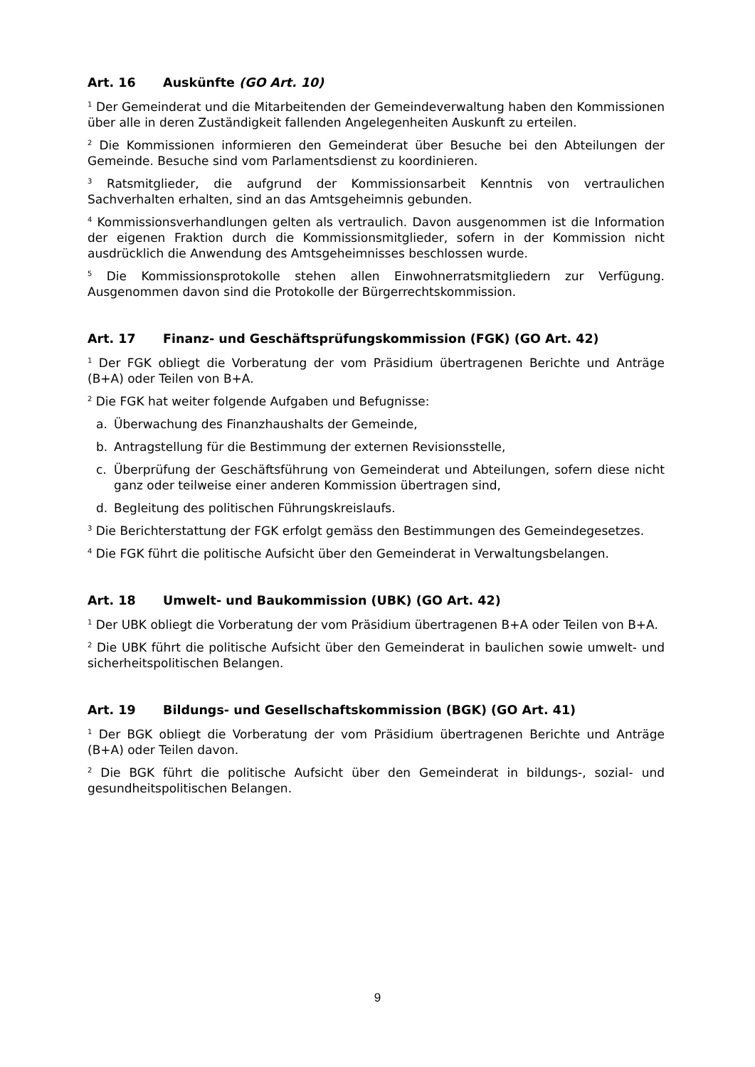Art. 16 Auskünfte (GO Art. 10)
<sup>1</sup> Der Gemeinderat und die Mitarbeitenden der Gemeindeverwaltung haben den Kommissionen über alle in deren Zuständigkeit fallenden Angelegenheiten Auskunft zu erteilen.
<sup>2</sup> Die Kommissionen informieren den Gemeinderat über Besuche bei den Abteilungen der Gemeinde. Besuche sind vom Parlamentsdienst zu koordinieren.
<sup>3</sup> Ratsmitglieder, die aufgrund der Kommissionsarbeit Kenntnis von vertraulichen Sachverhalten erhalten, sind an das Amtsgeheimnis gebunden.
<sup>4</sup> Kommissionsverhandlungen gelten als vertraulich. Davon ausgenommen ist die Information der eigenen Fraktion durch die Kommissionsmitglieder, sofern in der Kommission nicht ausdrücklich die Anwendung des Amtsgeheimnisses beschlossen wurde.
<sup>5</sup> Die Kommissionsprotokolle stehen allen Einwohnerratsmitgliedern zur Verfügung. Ausgenommen davon sind die Protokolle der Bürgerrechtskommission.
Art. 17 Finanz- und Geschäftsprüfungskommission (FGK) (GO Art. 42)
<sup>1</sup> Der FGK obliegt die Vorberatung der vom Präsidium übertragenen Berichte und Anträge (B+A) oder Teilen von B+A.
<sup>2</sup> Die FGK hat weiter folgende Aufgaben und Befugnisse:
a. Überwachung des Finanzhaushalts der Gemeinde,
b. Antragstellung für die Bestimmung der externen Revisionsstelle,
c. Überprüfung der Geschäftsführung von Gemeinderat und Abteilungen, sofern diese nicht ganz oder teilweise einer anderen Kommission übertragen sind,
d. Begleitung des politischen Führungskreislaufs.
<sup>3</sup> Die Berichterstattung der FGK erfolgt gemäss den Bestimmungen des Gemeindegesetzes.
<sup>4</sup> Die FGK führt die politische Aufsicht über den Gemeinderat in Verwaltungsbelangen.
Art. 18 Umwelt- und Baukommission (UBK) (GO Art. 42)
<sup>1</sup> Der UBK obliegt die Vorberatung der vom Präsidium übertragenen B+A oder Teilen von B+A.
<sup>2</sup> Die UBK führt die politische Aufsicht über den Gemeinderat in baulichen sowie umwelt- und sicherheitspolitischen Belangen.
Art. 19 Bildungs- und Gesellschaftskommission (BGK) (GO Art. 41)
<sup>1</sup> Der BGK obliegt die Vorberatung der vom Präsidium übertragenen Berichte und Anträge (B+A) oder Teilen davon.
<sup>2</sup> Die BGK führt die politische Aufsicht über den Gemeinderat in bildungs-, sozial- und gesundheitspolitischen Belangen.
9